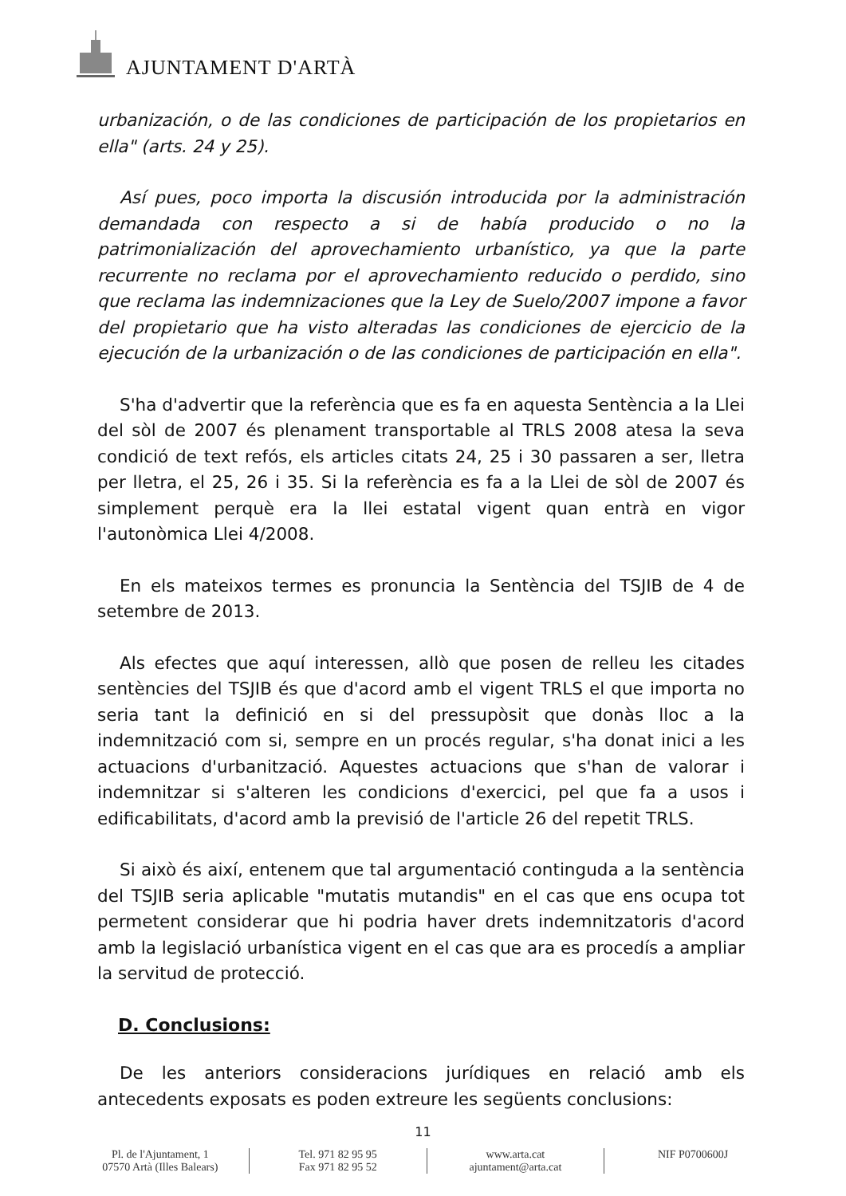AJUNTAMENT D'ARTÀ
urbanización, o de las condiciones de participación de los propietarios en ella" (arts. 24 y 25).
Así pues, poco importa la discusión introducida por la administración demandada con respecto a si de había producido o no la patrimonialización del aprovechamiento urbanístico, ya que la parte recurrente no reclama por el aprovechamiento reducido o perdido, sino que reclama las indemnizaciones que la Ley de Suelo/2007 impone a favor del propietario que ha visto alteradas las condiciones de ejercicio de la ejecución de la urbanización o de las condiciones de participación en ella".
S'ha d'advertir que la referència que es fa en aquesta Sentència a la Llei del sòl de 2007 és plenament transportable al TRLS 2008 atesa la seva condició de text refós, els articles citats 24, 25 i 30 passaren a ser, lletra per lletra, el 25, 26 i 35. Si la referència es fa a la Llei de sòl de 2007 és simplement perquè era la llei estatal vigent quan entrà en vigor l'autonòmica Llei 4/2008.
En els mateixos termes es pronuncia la Sentència del TSJIB de 4 de setembre de 2013.
Als efectes que aquí interessen, allò que posen de relleu les citades sentències del TSJIB és que d'acord amb el vigent TRLS el que importa no seria tant la definició en si del pressupòsit que donàs lloc a la indemnització com si, sempre en un procés regular, s'ha donat inici a les actuacions d'urbanització. Aquestes actuacions que s'han de valorar i indemnitzar si s'alteren les condicions d'exercici, pel que fa a usos i edificabilitats, d'acord amb la previsió de l'article 26 del repetit TRLS.
Si això és així, entenem que tal argumentació continguda a la sentència del TSJIB seria aplicable "mutatis mutandis" en el cas que ens ocupa tot permetent considerar que hi podria haver drets indemnitzatoris d'acord amb la legislació urbanística vigent en el cas que ara es procedís a ampliar la servitud de protecció.
D. Conclusions:
De les anteriors consideracions jurídiques en relació amb els antecedents exposats es poden extreure les següents conclusions:
11
Pl. de l'Ajuntament, 1
07570 Artà (Illes Balears)
Tel. 971 82 95 95
Fax 971 82 95 52
www.arta.cat
ajuntament@arta.cat
NIF P0700600J